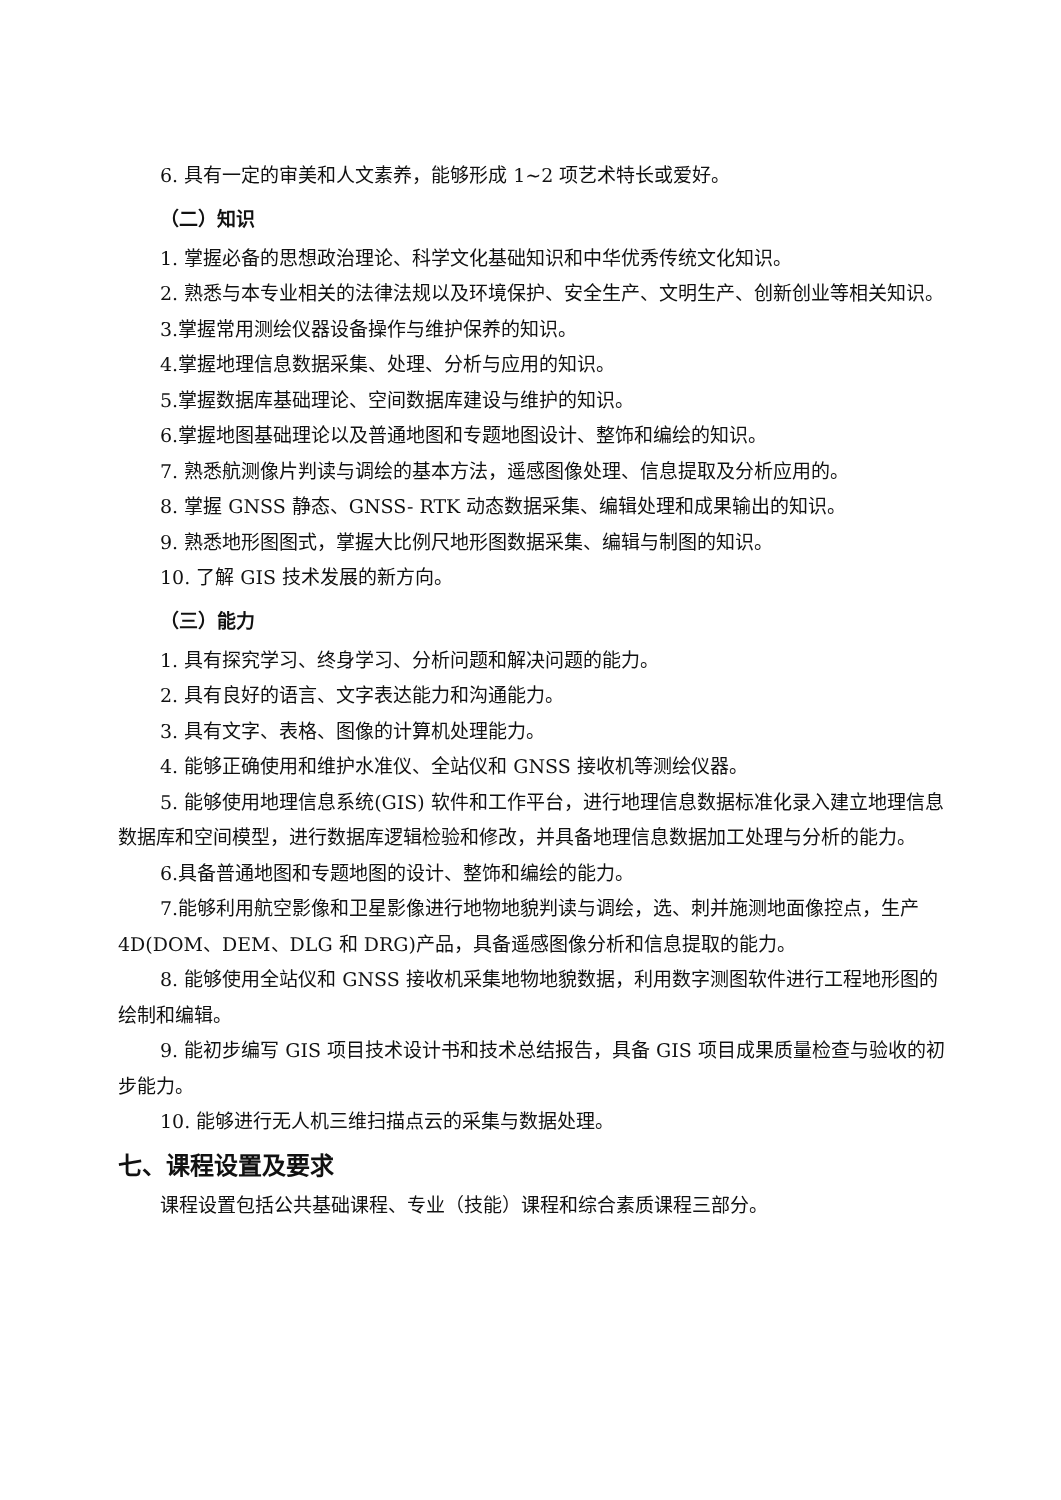6. 具有一定的审美和人文素养，能够形成 1~2 项艺术特长或爱好。
（二）知识
1. 掌握必备的思想政治理论、科学文化基础知识和中华优秀传统文化知识。
2. 熟悉与本专业相关的法律法规以及环境保护、安全生产、文明生产、创新创业等相关知识。
3.掌握常用测绘仪器设备操作与维护保养的知识。
4.掌握地理信息数据采集、处理、分析与应用的知识。
5.掌握数据库基础理论、空间数据库建设与维护的知识。
6.掌握地图基础理论以及普通地图和专题地图设计、整饰和编绘的知识。
7. 熟悉航测像片判读与调绘的基本方法，遥感图像处理、信息提取及分析应用的。
8. 掌握 GNSS 静态、GNSS- RTK 动态数据采集、编辑处理和成果输出的知识。
9. 熟悉地形图图式，掌握大比例尺地形图数据采集、编辑与制图的知识。
10. 了解 GIS 技术发展的新方向。
（三）能力
1. 具有探究学习、终身学习、分析问题和解决问题的能力。
2. 具有良好的语言、文字表达能力和沟通能力。
3. 具有文字、表格、图像的计算机处理能力。
4. 能够正确使用和维护水准仪、全站仪和 GNSS 接收机等测绘仪器。
5. 能够使用地理信息系统(GIS) 软件和工作平台，进行地理信息数据标准化录入建立地理信息数据库和空间模型，进行数据库逻辑检验和修改，并具备地理信息数据加工处理与分析的能力。
6.具备普通地图和专题地图的设计、整饰和编绘的能力。
7.能够利用航空影像和卫星影像进行地物地貌判读与调绘，选、刺并施测地面像控点，生产 4D(DOM、DEM、DLG 和 DRG)产品，具备遥感图像分析和信息提取的能力。
8. 能够使用全站仪和 GNSS 接收机采集地物地貌数据，利用数字测图软件进行工程地形图的绘制和编辑。
9. 能初步编写 GIS 项目技术设计书和技术总结报告，具备 GIS 项目成果质量检查与验收的初步能力。
10. 能够进行无人机三维扫描点云的采集与数据处理。
七、课程设置及要求
课程设置包括公共基础课程、专业（技能）课程和综合素质课程三部分。